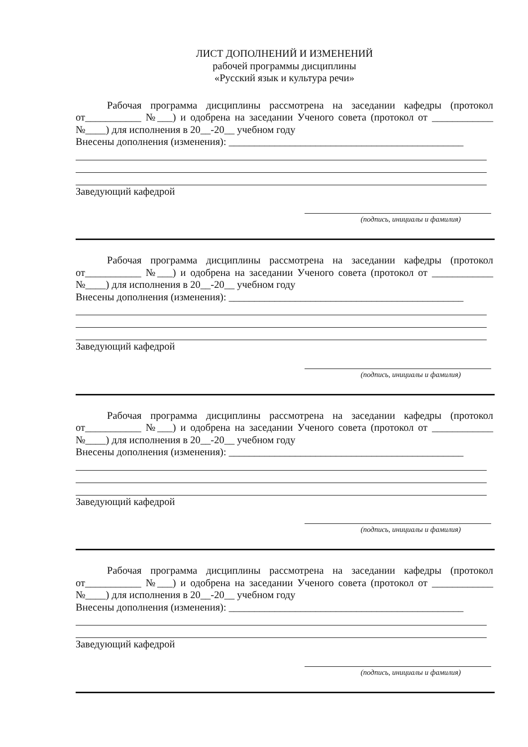ЛИСТ ДОПОЛНЕНИЙ И ИЗМЕНЕНИЙ
рабочей программы дисциплины
«Русский язык и культура речи»
Рабочая программа дисциплины рассмотрена на заседании кафедры (протокол от___________ №___) и одобрена на заседании Ученого совета (протокол от ____________ №____) для исполнения в 20__-20__ учебном году
Внесены дополнения (изменения): ______________________________________________
Заведующий кафедрой
(подпись, инициалы и фамилия)
Рабочая программа дисциплины рассмотрена на заседании кафедры (протокол от___________ №___) и одобрена на заседании Ученого совета (протокол от ____________ №____) для исполнения в 20__-20__ учебном году
Внесены дополнения (изменения): ______________________________________________
Заведующий кафедрой
(подпись, инициалы и фамилия)
Рабочая программа дисциплины рассмотрена на заседании кафедры (протокол от___________ №___) и одобрена на заседании Ученого совета (протокол от ____________ №____) для исполнения в 20__-20__ учебном году
Внесены дополнения (изменения): ______________________________________________
Заведующий кафедрой
(подпись, инициалы и фамилия)
Рабочая программа дисциплины рассмотрена на заседании кафедры (протокол от___________ №___) и одобрена на заседании Ученого совета (протокол от ____________ №____) для исполнения в 20__-20__ учебном году
Внесены дополнения (изменения): ______________________________________________
Заведующий кафедрой
(подпись, инициалы и фамилия)